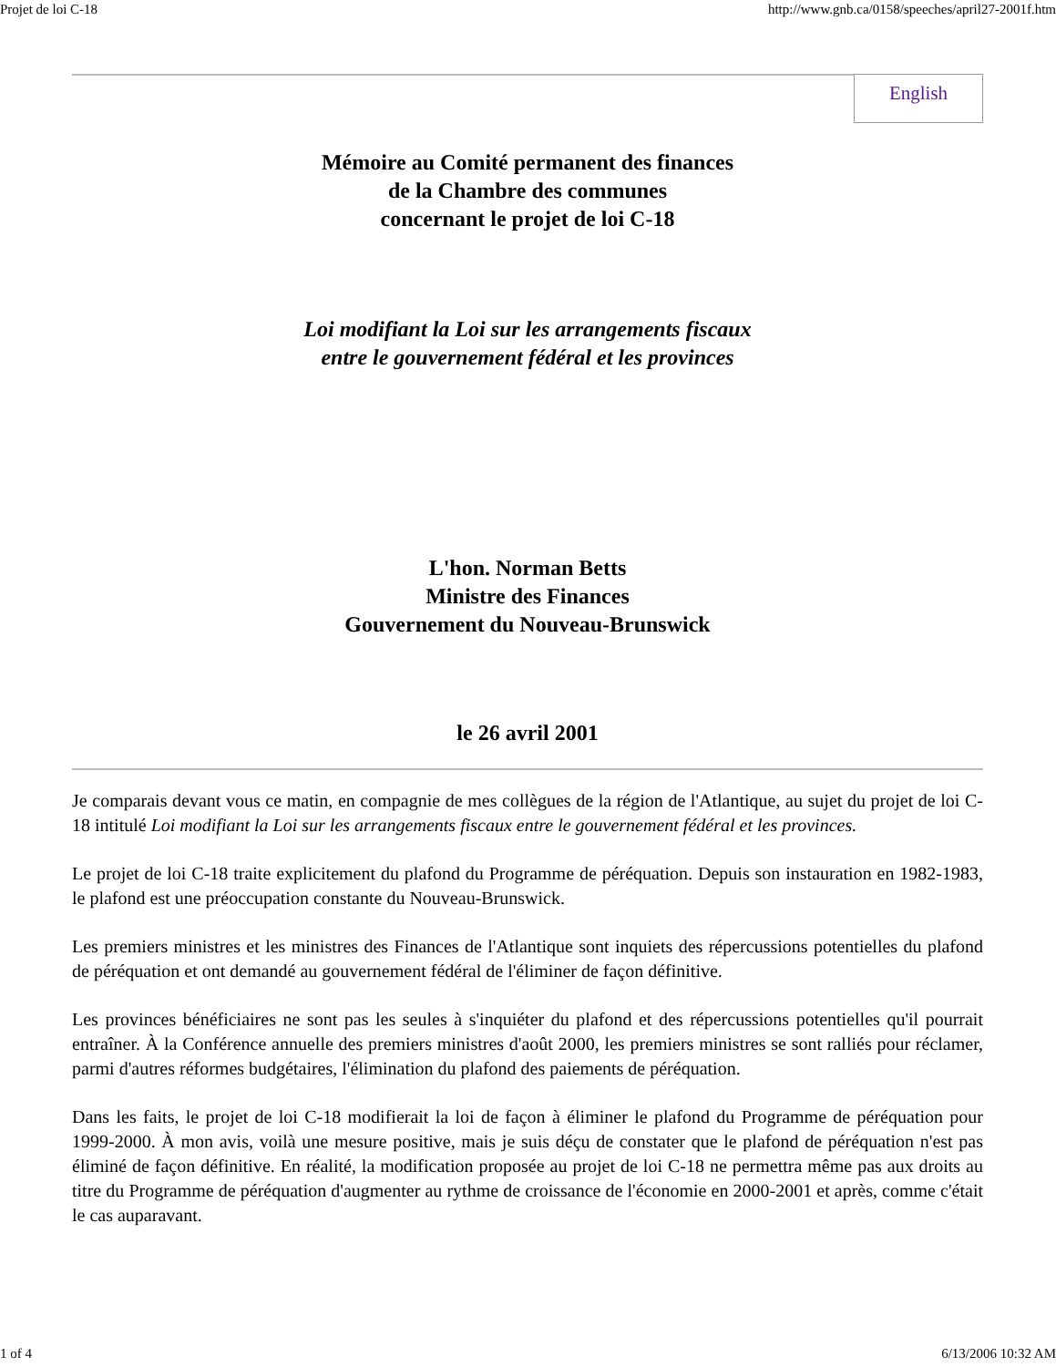Projet de loi C-18 http://www.gnb.ca/0158/speeches/april27-2001f.htm
English
Mémoire au Comité permanent des finances
de la Chambre des communes
concernant le projet de loi C-18
Loi modifiant la Loi sur les arrangements fiscaux
entre le gouvernement fédéral et les provinces
L'hon. Norman Betts
Ministre des Finances
Gouvernement du Nouveau-Brunswick
le 26 avril 2001
Je comparais devant vous ce matin, en compagnie de mes collègues de la région de l'Atlantique, au sujet du projet de loi C-18 intitulé Loi modifiant la Loi sur les arrangements fiscaux entre le gouvernement fédéral et les provinces.
Le projet de loi C-18 traite explicitement du plafond du Programme de péréquation. Depuis son instauration en 1982-1983, le plafond est une préoccupation constante du Nouveau-Brunswick.
Les premiers ministres et les ministres des Finances de l'Atlantique sont inquiets des répercussions potentielles du plafond de péréquation et ont demandé au gouvernement fédéral de l'éliminer de façon définitive.
Les provinces bénéficiaires ne sont pas les seules à s'inquiéter du plafond et des répercussions potentielles qu'il pourrait entraîner. À la Conférence annuelle des premiers ministres d'août 2000, les premiers ministres se sont ralliés pour réclamer, parmi d'autres réformes budgétaires, l'élimination du plafond des paiements de péréquation.
Dans les faits, le projet de loi C-18 modifierait la loi de façon à éliminer le plafond du Programme de péréquation pour 1999-2000. À mon avis, voilà une mesure positive, mais je suis déçu de constater que le plafond de péréquation n'est pas éliminé de façon définitive. En réalité, la modification proposée au projet de loi C-18 ne permettra même pas aux droits au titre du Programme de péréquation d'augmenter au rythme de croissance de l'économie en 2000-2001 et après, comme c'était le cas auparavant.
1 of 4 6/13/2006 10:32 AM